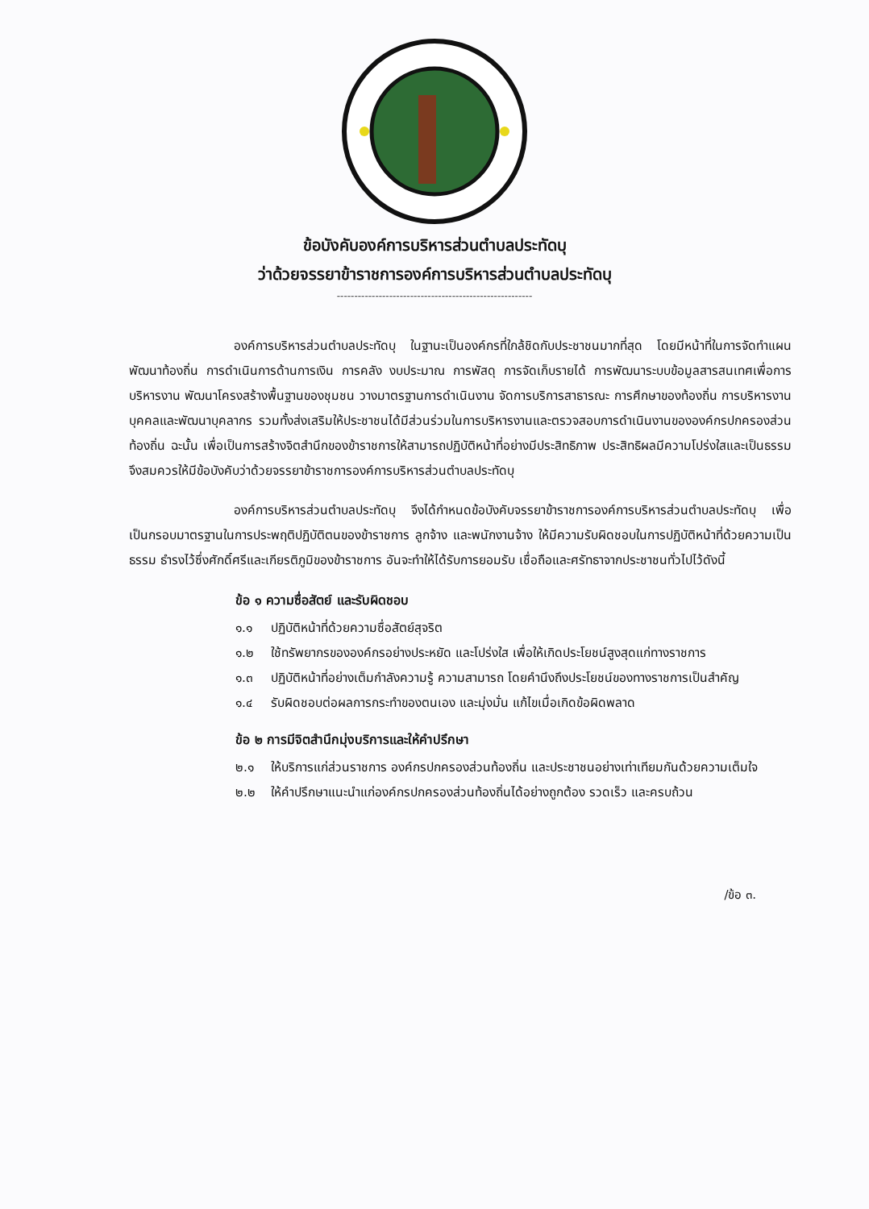ข้อบังคับองค์การบริหารส่วนตำบลประทัดบุ
ว่าด้วยจรรยาข้าราชการองค์การบริหารส่วนตำบลประทัดบุ
--------------------------------------------------------
องค์การบริหารส่วนตำบลประทัดบุ ในฐานะเป็นองค์กรที่ใกล้ชิดกับประชาชนมากที่สุด โดยมีหน้าที่ในการจัดทำแผนพัฒนาท้องถิ่น การดำเนินการด้านการเงิน การคลัง งบประมาณ การพัสดุ การจัดเก็บรายได้ การพัฒนาระบบข้อมูลสารสนเทศเพื่อการบริหารงาน พัฒนาโครงสร้างพื้นฐานของชุมชน วางมาตรฐานการดำเนินงาน จัดการบริการสาธารณะ การศึกษาของท้องถิ่น การบริหารงานบุคคลและพัฒนาบุคลากร รวมทั้งส่งเสริมให้ประชาชนได้มีส่วนร่วมในการบริหารงานและตรวจสอบการดำเนินงานขององค์กรปกครองส่วนท้องถิ่น ฉะนั้น เพื่อเป็นการสร้างจิตสำนึกของข้าราชการให้สามารถปฏิบัติหน้าที่อย่างมีประสิทธิภาพ ประสิทธิผลมีความโปร่งใสและเป็นธรรมจึงสมควรให้มีข้อบังคับว่าด้วยจรรยาข้าราชการองค์การบริหารส่วนตำบลประทัดบุ
องค์การบริหารส่วนตำบลประทัดบุ จึงได้กำหนดข้อบังคับจรรยาข้าราชการองค์การบริหารส่วนตำบลประทัดบุ เพื่อเป็นกรอบมาตรฐานในการประพฤติปฏิบัติตนของข้าราชการ ลูกจ้าง และพนักงานจ้าง ให้มีความรับผิดชอบในการปฏิบัติหน้าที่ด้วยความเป็นธรรม ธำรงไว้ซึ่งศักดิ์ศรีและเกียรติภูมิของข้าราชการ อันจะทำให้ได้รับการยอมรับ เชื่อถือและศรัทธาจากประชาชนทั่วไปไว้ดังนี้
ข้อ ๑ ความซื่อสัตย์ และรับผิดชอบ
๑.๑ ปฏิบัติหน้าที่ด้วยความซื่อสัตย์สุจริต
๑.๒ ใช้ทรัพยากรขององค์กรอย่างประหยัด และโปร่งใส เพื่อให้เกิดประโยชน์สูงสุดแก่ทางราชการ
๑.๓ ปฏิบัติหน้าที่อย่างเต็มกำลังความรู้ ความสามารถ โดยคำนึงถึงประโยชน์ของทางราชการเป็นสำคัญ
๑.๔ รับผิดชอบต่อผลการกระทำของตนเอง และมุ่งมั่น แก้ไขเมื่อเกิดข้อผิดพลาด
ข้อ ๒ การมีจิตสำนึกมุ่งบริการและให้คำปรึกษา
๒.๑ ให้บริการแก่ส่วนราชการ องค์กรปกครองส่วนท้องถิ่น และประชาชนอย่างเท่าเทียมกันด้วยความเต็มใจ
๒.๒ ให้คำปรึกษาแนะนำแก่องค์กรปกครองส่วนท้องถิ่นได้อย่างถูกต้อง รวดเร็ว และครบถ้วน
/ข้อ ๓.